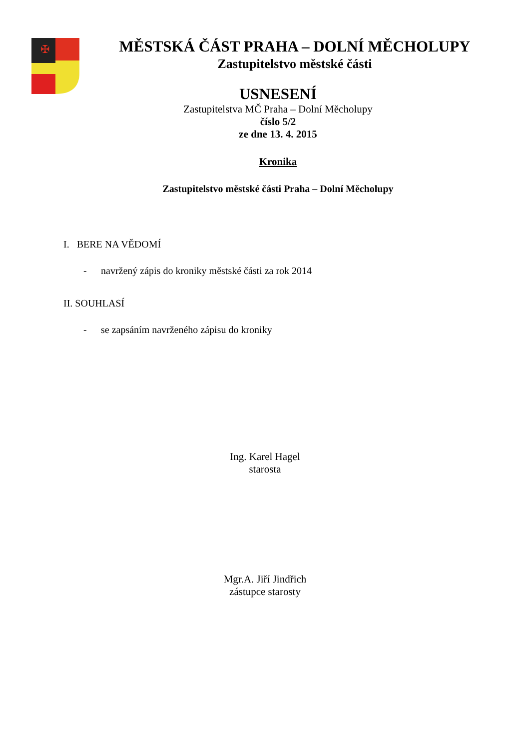✠
MĚSTSKÁ ČÁST PRAHA – DOLNÍ MĚCHOLUPY
Zastupitelstvo městské části
USNESENÍ
Zastupitelstva MČ Praha – Dolní Měcholupy
číslo 5/2
ze dne 13. 4. 2015
Kronika
Zastupitelstvo městské části Praha – Dolní Měcholupy
I. BERE NA VĚDOMÍ
- navržený zápis do kroniky městské části za rok 2014
II. SOUHLASÍ
- se zapsáním navrženého zápisu do kroniky
Ing. Karel Hagel
starosta
Mgr.A. Jiří Jindřich
zástupce starosty